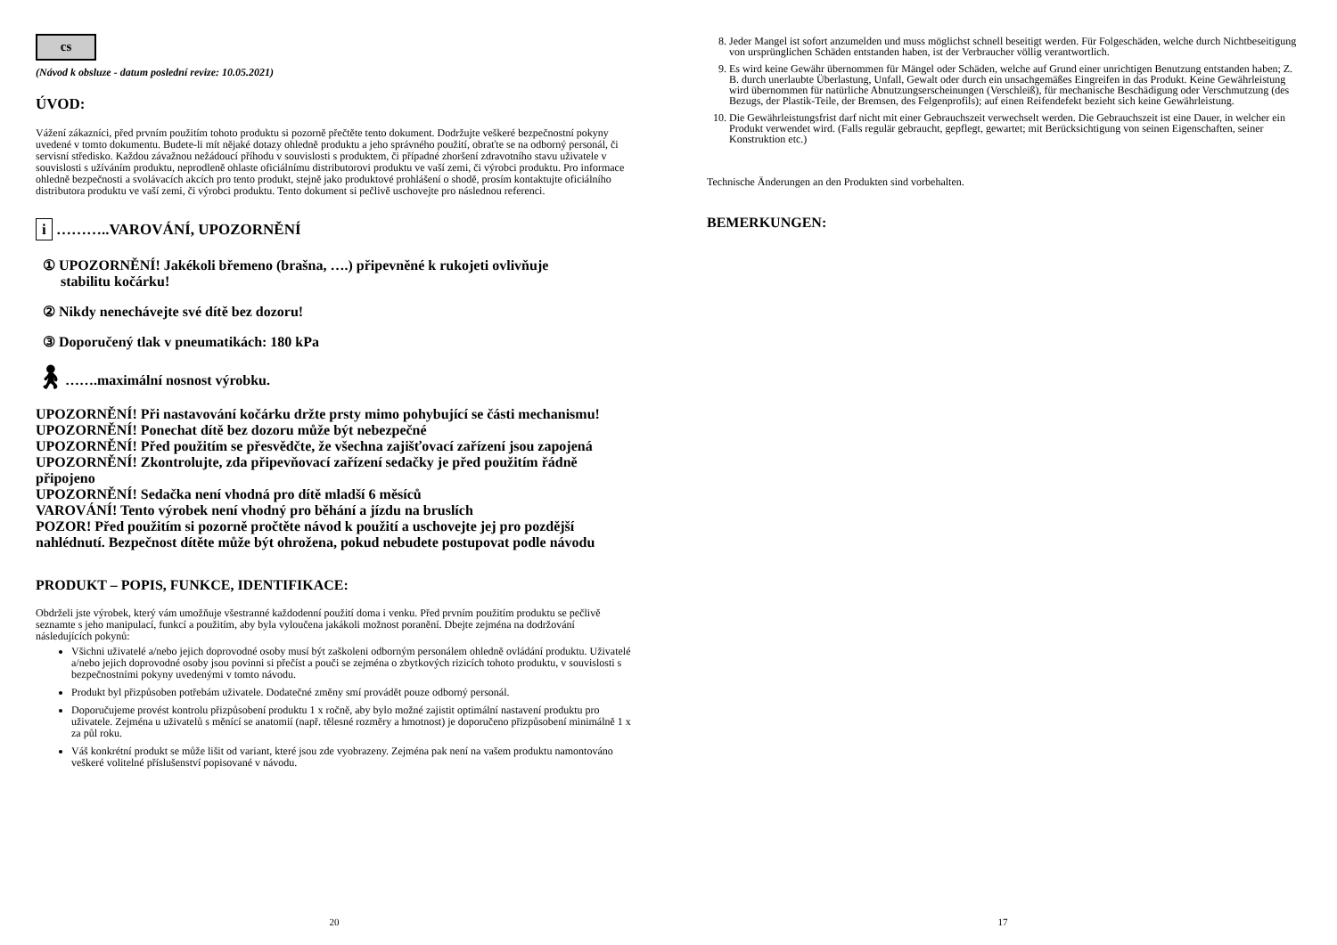cs
(Návod k obsluze - datum poslední revize: 10.05.2021)
ÚVOD:
Vážení zákazníci, před prvním použitím tohoto produktu si pozorně přečtěte tento dokument. Dodržujte veškeré bezpečnostní pokyny uvedené v tomto dokumentu. Budete-li mít nějaké dotazy ohledně produktu a jeho správného použití, obraťte se na odborný personál, či servisní středisko. Každou závažnou nežádoucí příhodu v souvislosti s produktem, či případné zhoršení zdravotního stavu uživatele v souvislosti s užíváním produktu, neprodleně ohlaste oficiálnímu distributorovi produktu ve vaší zemi, či výrobci produktu. Pro informace ohledně bezpečnosti a svolávacích akcích pro tento produkt, stejně jako produktové prohlášení o shodě, prosím kontaktujte oficiálního distributora produktu ve vaší zemi, či výrobci produktu. Tento dokument si pečlivě uschovejte pro následnou referenci.
i ………..VAROVÁNÍ, UPOZORNĚNÍ
① UPOZORNĚNÍ! Jakékoli břemeno (brašna, ….) připevněné k rukojeti ovlivňuje
stabilitu kočárku!
② Nikdy nenechávejte své dítě bez dozoru!
③ Doporučený tlak v pneumatikách: 180 kPa
🚶︎…….maximální nosnost výrobku.
UPOZORNĚNÍ! Při nastavování kočárku držte prsty mimo pohybující se části mechanismu!
UPOZORNĚNÍ! Ponechat dítě bez dozoru může být nebezpečné
UPOZORNĚNÍ! Před použitím se přesvědčte, že všechna zajišťovací zařízení jsou zapojená
UPOZORNĚNÍ! Zkontrolujte, zda připevňovací zařízení sedačky je před použitím řádně připojeno
UPOZORNĚNÍ! Sedačka není vhodná pro dítě mladší 6 měsíců
VAROVÁNÍ! Tento výrobek není vhodný pro běhání a jízdu na bruslích
POZOR! Před použitím si pozorně pročtěte návod k použití a uschovejte jej pro pozdější nahlédnutí. Bezpečnost dítěte může být ohrožena, pokud nebudete postupovat podle návodu
PRODUKT – POPIS, FUNKCE, IDENTIFIKACE:
Obdrželi jste výrobek, který vám umožňuje všestranné každodenní použití doma i venku. Před prvním použitím produktu se pečlivě seznamte s jeho manipulací, funkcí a použitím, aby byla vyloučena jakákoli možnost poranění. Dbejte zejména na dodržování následujících pokynů:
Všichni uživatelé a/nebo jejich doprovodné osoby musí být zaškoleni odborným personálem ohledně ovládání produktu. Uživatelé a/nebo jejich doprovodné osoby jsou povinni si přečíst a pouči se zejména o zbytkových rizicích tohoto produktu, v souvislosti s bezpečnostními pokyny uvedenými v tomto návodu.
Produkt byl přizpůsoben potřebám uživatele. Dodatečné změny smí provádět pouze odborný personál.
Doporučujeme provést kontrolu přizpůsobení produktu 1 x ročně, aby bylo možné zajistit optimální nastavení produktu pro uživatele. Zejména u uživatelů s měnící se anatomií (např. tělesné rozměry a hmotnost) je doporučeno přizpůsobení minimálně 1 x za půl roku.
Váš konkrétní produkt se může lišit od variant, které jsou zde vyobrazeny. Zejména pak není na vašem produktu namontováno veškeré volitelné příslušenství popisované v návodu.
20
8. Jeder Mangel ist sofort anzumelden und muss möglichst schnell beseitigt werden. Für Folgeschäden, welche durch Nichtbeseitigung von ursprünglichen Schäden entstanden haben, ist der Verbraucher völlig verantwortlich.
9. Es wird keine Gewähr übernommen für Mängel oder Schäden, welche auf Grund einer unrichtigen Benutzung entstanden haben; Z. B. durch unerlaubte Überlastung, Unfall, Gewalt oder durch ein unsachgemäßes Eingreifen in das Produkt. Keine Gewährleistung wird übernommen für natürliche Abnutzungserscheinungen (Verschleiß), für mechanische Beschädigung oder Verschmutzung (des Bezugs, der Plastik-Teile, der Bremsen, des Felgenprofils); auf einen Reifendefekt bezieht sich keine Gewährleistung.
10. Die Gewährleistungsfrist darf nicht mit einer Gebrauchszeit verwechselt werden. Die Gebrauchszeit ist eine Dauer, in welcher ein Produkt verwendet wird. (Falls regulär gebraucht, gepflegt, gewartet; mit Berücksichtigung von seinen Eigenschaften, seiner Konstruktion etc.)
Technische Änderungen an den Produkten sind vorbehalten.
BEMERKUNGEN:
17